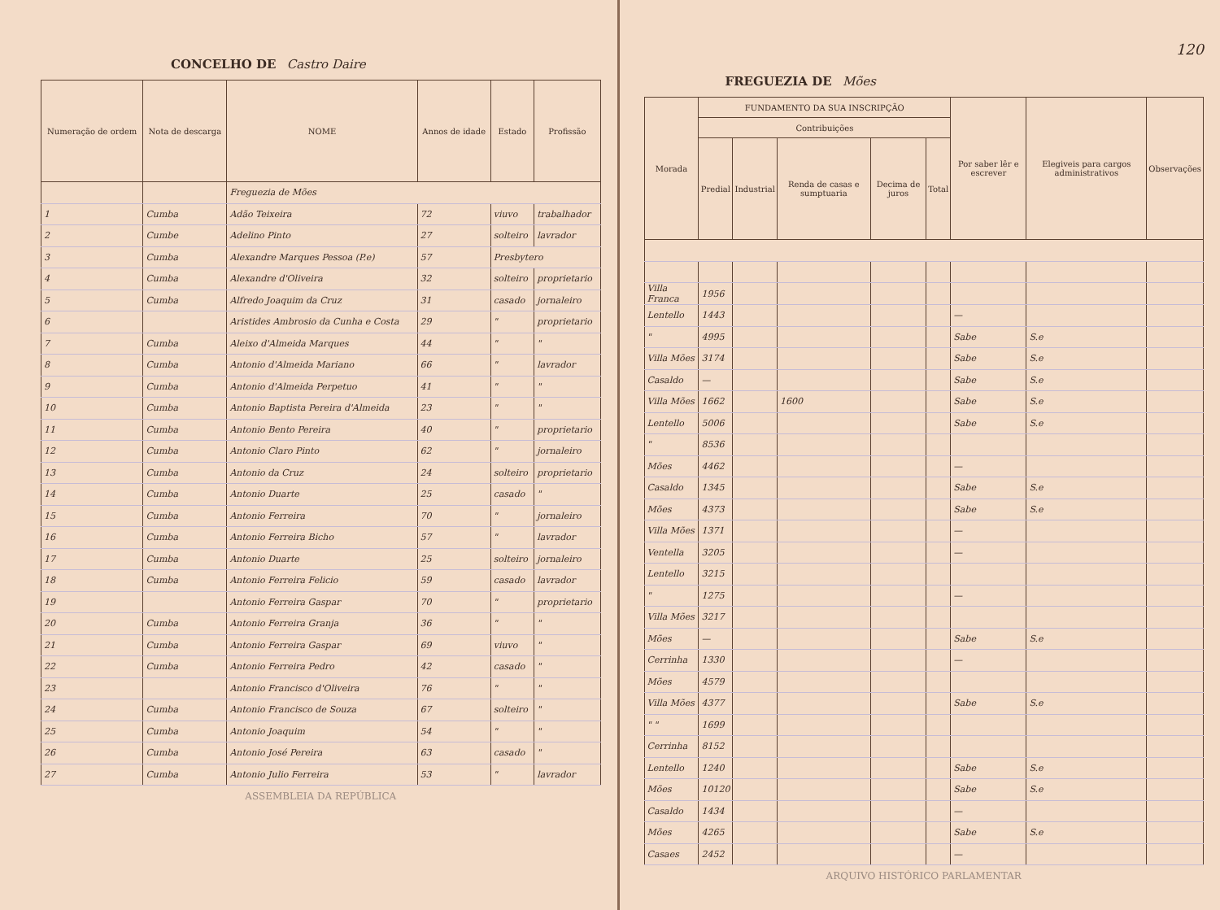CONCELHO DE Castro Daire
| Numeração de ordem | Nota de descarga | NOME | Annos de idade | Estado | Profissão |
| --- | --- | --- | --- | --- | --- |
| | | Freguezia de Mões | | | |
| 1 | Cumba | Adão Teixeira | 72 | viuvo | trabalhador |
| 2 | Cumbe | Adelino Pinto | 27 | solteiro | lavrador |
| 3 | Cumba | Alexandre Marques Pessoa (P.e) | 57 | Presbytero | |
| 4 | Cumba | Alexandre d'Oliveira | 32 | solteiro | proprietario |
| 5 | Cumba | Alfredo Joaquim da Cruz | 31 | casado | jornaleiro |
| 6 | | Aristides Ambrosio da Cunha e Costa | 29 | " | proprietario |
| 7 | Cumba | Aleixo d'Almeida Marques | 44 | " | " |
| 8 | Cumba | Antonio d'Almeida Mariano | 66 | " | lavrador |
| 9 | Cumba | Antonio d'Almeida Perpetuo | 41 | " | " |
| 10 | Cumba | Antonio Baptista Pereira d'Almeida | 23 | " | " |
| 11 | Cumba | Antonio Bento Pereira | 40 | " | proprietario |
| 12 | Cumba | Antonio Claro Pinto | 62 | " | jornaleiro |
| 13 | Cumba | Antonio da Cruz | 24 | solteiro | proprietario |
| 14 | Cumba | Antonio Duarte | 25 | casado | " |
| 15 | Cumba | Antonio Ferreira | 70 | " | jornaleiro |
| 16 | Cumba | Antonio Ferreira Bicho | 57 | " | lavrador |
| 17 | Cumba | Antonio Duarte | 25 | solteiro | jornaleiro |
| 18 | Cumba | Antonio Ferreira Felicio | 59 | casado | lavrador |
| 19 | | Antonio Ferreira Gaspar | 70 | " | proprietario |
| 20 | Cumba | Antonio Ferreira Granja | 36 | " | " |
| 21 | Cumba | Antonio Ferreira Gaspar | 69 | viuvo | " |
| 22 | Cumba | Antonio Ferreira Pedro | 42 | casado | " |
| 23 | | Antonio Francisco d'Oliveira | 76 | " | " |
| 24 | Cumba | Antonio Francisco de Souza | 67 | solteiro | " |
| 25 | Cumba | Antonio Joaquim | 54 | " | " |
| 26 | Cumba | Antonio José Pereira | 63 | casado | " |
| 27 | Cumba | Antonio Julio Ferreira | 53 | " | lavrador |
ASSEMBLEIA DA REPÚBLICA
120
FREGUEZIA DE Mões
| Morada | FUNDAMENTO DA SUA INSCRIPÇÃO | | | | | Por saber lêr e escrever | Elegiveis para cargos administrativos | Observações |
| --- | --- | --- | --- | --- | --- | --- | --- | --- |
| | Contribuições | | | | | | | |
| | Predial | Industrial | Renda de casas e sumptuaria | Decima de juros | Total | | | |
| Villa Franca | 1956 | | | | | | | |
| Lentello | 1443 | | | | | — | | |
| " | 4995 | | | | | Sabe | S.e | |
| Villa Mões | 3174 | | | | | Sabe | S.e | |
| Casaldo | — | | | | | Sabe | S.e | |
| Villa Mões | 1662 | | 1600 | | | Sabe | S.e | |
| Lentello | 5006 | | | | | Sabe | S.e | |
| " | 8536 | | | | | | | |
| Mões | 4462 | | | | | — | | |
| Casaldo | 1345 | | | | | Sabe | S.e | |
| Mões | 4373 | | | | | Sabe | S.e | |
| Villa Mões | 1371 | | | | | — | | |
| Ventella | 3205 | | | | | — | | |
| Lentello | 3215 | | | | | | | |
| " | 1275 | | | | | — | | |
| Villa Mões | 3217 | | | | | | | |
| Mões | — | | | | | Sabe | S.e | |
| Cerrinha | 1330 | | | | | — | | |
| Mões | 4579 | | | | | | | |
| Villa Mões | 4377 | | | | | Sabe | S.e | |
| " " | 1699 | | | | | | | |
| Cerrinha | 8152 | | | | | | | |
| Lentello | 1240 | | | | | Sabe | S.e | |
| Mões | 10120 | | | | | Sabe | S.e | |
| Casaldo | 1434 | | | | | — | | |
| Mões | 4265 | | | | | Sabe | S.e | |
| Casaes | 2452 | | | | | — | | |
ARQUIVO HISTÓRICO PARLAMENTAR